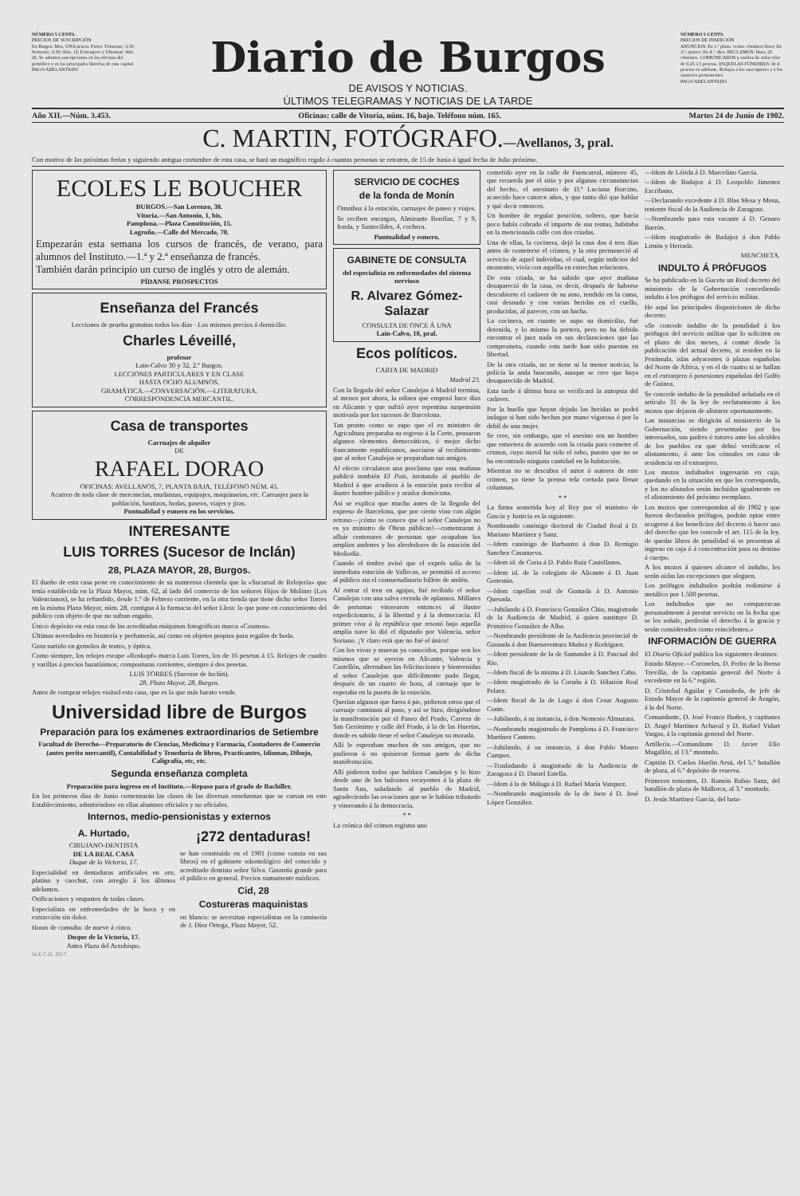NÚMERO 5 CENTS.
PRECIOS DE SUSCRIPCIÓN
En Burgos: Mes, UNA peseta. Fuera: Trimestre, 3,50; Semestre, 6,50; Año, 12; Extranjero y Ultramar: Año, 26. Se admiten suscripciones en las oficinas del periódico y en las principales librerías de esta capital.
PAGO ADELANTADO
Diario de Burgos
DE AVISOS Y NOTICIAS.
ÚLTIMOS TELEGRAMAS Y NOTICIAS DE LA TARDE
NÚMERO 5 CENTS.
PRECIOS DE INSERCIÓN
ANUNCIOS: En 1.ª plana, veinte céntimos línea; En 3.ª, quince; En 4.ª, diez. RECLAMOS: línea, 25 céntimos. COMUNICADOS y sueltos de redacción: de 0,25 á 5 pesetas. ESQUELAS FÚNEBRES: de 4 pesetas en adelante. Rebajas á los suscriptores y á los anuncios permanentes.
PAGO ADELANTADO
Año XII.—Núm. 3.453. Oficinas: calle de Vitoria, núm. 16, bajo. Teléfono núm. 165. Martes 24 de Junio de 1902.
C. MARTIN, FOTÓGRAFO.—Avellanos, 3, pral.
Con motivo de las próximas ferias y siguiendo antigua costumbre de esta casa, se hará un magnífico regalo á cuantas personas se retraten, de 15 de Junio á igual fecha de Julio próximo.
ECOLES LE BOUCHER
BURGOS.—San Lorenzo, 38.
Vitoria.—San Antonio, 1, bis.
Pamplona.—Plaza Constitución, 15.
Logroño.—Calle del Mercado, 70.
Empezarán esta semana los cursos de francés, de verano, para alumnos del Instituto.—1.ª y 2.ª enseñanza de francés.
También darán principio un curso de inglés y otro de alemán.
PÍDANSE PROSPECTOS
Enseñanza del Francés
Lecciones de prueba gratuitas todos los días · Los mismos precios á domicilio.
Charles Léveillé,
profesor
Lain-Calvo 30 y 32, 2.º Burgos.
LECCIONES PARTICULARES Y EN CLASE
HASTA OCHO ALUMNOS.
GRAMÁTICA.—CONVERSACIÓN.—LITERATURA.
CORRESPONDENCIA MERCANTIL.
Casa de transportes
Carruajes de alquiler
DE
RAFAEL DORAO
OFICINAS: AVELLANOS, 7, PLANTA BAJA, TELÉFONO NÚM. 45.
Acarreo de toda clase de mercancías, mudanzas, equipajes, maquinarias, etc. Carruajes para la población, bautizos, bodas, paseos, viajes y jiras.
Puntualidad y esmero en los servicios.
INTERESANTE
LUIS TORRES (Sucesor de Inclán)
28, PLAZA MAYOR, 28, Burgos.
El dueño de esta casa pone en conocimiento de su numerosa clientela que la «Sucursal de Relojería» que tenía establecida en la Plaza Mayor, núm. 62, al lado del comercio de los señores Hijos de Moliner (Los Valencianos), se ha refundido, desde 1.º de Febrero corriente, en la otra tienda que tiene dicho señor Torres en la misma Plaza Mayor, núm. 28, contigua á la farmacia del señor Llera: lo que pone en conocimiento del público con objeto de que no sufran engaño.
Único depósito en esta casa de las acreditadas máquinas fotográficas marca «Cosmos».
Últimas novedades en bisutería y perfumería, así como en objetos propios para regalos de boda.
Gran surtido en gemelos de teatro, y óptica.
Como siempre, los relojes escape «Roskopf» marca Luis Torres, los de 16 pesetas á 15. Relojes de cuadro y varillas á precios baratísimos; composturas corrientes, siempre á dos pesetas.
LUIS TORRES (Sucesor de Inclán).
28, Plaza Mayor, 28, Burgos.
Antes de comprar relojes visitad esta casa, que es la que más barato vende.
Universidad libre de Burgos
Preparación para los exámenes extraordinarios de Setiembre
Facultad de Derecho—Preparatorio de Ciencias, Medicina y Farmacia, Contadores de Comercio (antes perito mercantil), Contabilidad y Teneduría de libros, Practicantes, Idiomas, Dibujo, Caligrafía, etc, etc.
Segunda enseñanza completa
Preparación para ingreso en el Instituto.—Repaso para el grado de Bachiller.
En los primeros días de Junio comenzarán las clases de las diversas enseñanzas que se cursan en este Establecimiento, admitiéndose en ellas alumnos oficiales y no oficiales.
Internos, medio-pensionistas y externos
A. Hurtado,
CIRUJANO-DENTISTA
DE LA REAL CASA
Duque de la Victoria, 17.
Especialidad en dentaduras artificiales en oro, platino y caochut, con arreglo á los últimos adelantos.
Orificaciones y empastes de todas clases.
Especialista en enfermedades de la boca y en extracción sin dolor.
Horas de consulta: de nueve á cinco.
Duque de la Victoria, 17.
Antes Plaza del Arzobispo.
¡272 dentaduras!
se han construido en el 1901 (como consta en sus libros) en el gabinete odontológico del conocido y acreditado dentista señor Silva. Garantía grande para el público en general. Precios sumamente módicos.
Cid, 28
Costureras maquinistas
en blanco: se necesitan especialistas en la camisería de J. Díez Ortega, Plaza Mayor, 52.
SERVICIO DE COCHES
de la fonda de Monín
Omnibus á la estación, carruajes de paseo y viajes.
Se reciben encargos, Almirante Bonifaz, 7 y 9, fonda, y Santocildes, 4, cochera.
Puntualidad y esmero.
GABINETE DE CONSULTA
del especialista en enfermedades del sistema nervioso
R. Alvarez Gómez-Salazar
CONSULTA DE ONCE Á UNA
Lain-Calvo, 18, pral.
Ecos políticos.
CARTA DE MADRID
Madrid 23.
Con la llegada del señor Canalejas á Madrid termina, al menos por ahora, la odisea que empezó hace días en Alicante y que sufrió ayer repentina suspensión motivada por los sucesos de Barcelona.
Tan pronto como se supo que el ex ministro de Agricultura preparaba su regreso á la Corte, pensaron algunos elementos democráticos, ó mejor dicho francamente republicanos, asociarse al recibimiento que al señor Canalejas se preparaban sus amigos.
Al efecto circularon una proclama que esta mañana publicó también El País, invitando al pueblo de Madrid á que acudiera á la estación para recibir al ilustre hombre público y orador demócrata.
Así se explica que mucho antes de la llegada del expreso de Barcelona, que por cierto vino con algún retraso—¡cómo se conoce que el señor Canalejas no es ya ministro de Obras públicas!—comenzaran á afluir centenares de personas que ocupaban los amplios andenes y los alrededores de la estación del Mediodía.
Cuando el timbre avisó que el exprés salía de la inmediata estación de Vallecas, se permitió el acceso al público sin el consuetudinario billete de andén.
Al entrar el tren en agujas, fué recibido el señor Canalejas con una salva cerrada de aplausos. Millares de personas vitorearon entonces al ilustre expedicionario, á la libertad y á la democracia. El primer viva á la república que resonó bajo aquella amplia nave lo dió el diputado por Valencia, señor Soriano. ¡Y claro está que no fué el único!
Con los vivas y mueras ya conocidos, porque son los mismos que se oyeron en Alicante, Valencia y Castellón, alternaban las felicitaciones y bienvenidas al señor Canalejas que difícilmente pudo llegar, después de un cuarto de hora, al carruaje que le esperaba en la puerta de la estación.
Querían algunos que fuera á pie, pidieron otros que el carruaje caminara al paso, y así se hizo, dirigiéndose la manifestación por el Paseo del Prado, Carrera de San Gerónimo y calle del Prado, á la de las Huertas, donde es sabido tiene el señor Canalejas su morada.
Allí le esperaban muchos de sus amigos, que no pudieron ó no quisieron formar parte de dicha manifestación.
Allí pidieron todos que hablara Canalejas y lo hizo desde uno de los balcones recayentes á la plaza de Santa Ana, saludando al pueblo de Madrid, agradeciendo las ovaciones que se le habían tributado y vitoreando á la democracia.
* *
La crónica del crimen registra uno
cometido ayer en la calle de Fuencarral, número 45, que recuerda por el sitio y por algunas circunstancias del hecho, el asesinato de D.ª Luciana Borcino, acaecido hace catorce años, y que tanto dió que hablar y qué decir entonces.
Un hombre de regular posición, soltero, que hacía poco había cobrado el importe de sus rentas, habitaba en la mencionada calle con dos criadas.
Una de ellas, la cocinera, dejó la casa dos ó tres días antes de cometerse el crimen, y la otra permaneció al servicio de aquel individuo, el cual, según indicios del momento, vivía con aquélla en estrechas relaciones.
De esta criada, se ha sabido que ayer mañana desapareció de la casa, es decir, después de haberse descubierto el cadaver de su amo, tendido en la cama, casi desnudo y con varias heridas en el cuello, producidas, al parecer, con un hacha.
La cocinera, en cuanto se supo su domicilio, fué detenida, y lo mismo la portera, pero no ha debido encontrar el juez nada en sus declaraciones que las comprometa, cuando esta tarde han sido puestas en libertad.
De la otra criada, no se tiene ni la menor noticia; la policía la anda buscando, aunque se cree que haya desaparecido de Madrid.
Esta tarde á última hora se verificará la autopsia del cadaver.
Por la huella que hayan dejado las heridas se podrá indagar si han sido hechas por mano vigorosa ó por la debil de una mujer.
Se cree, sin embargo, que el asesino sea un hombre que estuviera de acuerdo con la criada para cometer el crimen, cuyo movil ha sido el robo, puesto que no se ha encontrado ninguna cantidad en la habitación.
Mientras no se descubra el autor ó autores de este crimen, ya tiene la prensa tela cortada para llenar columnas.
* *
La firma sometida hoy al Rey por el ministro de Gracia y Justicia es la siguiente:
Nombrando canónigo doctoral de Ciudad Real á D. Mariano Martínez y Sanz.
—Idem canónigo de Barbastro á don D. Remigio Sanchez Casanueva.
—Idem id. de Coria á D. Pablo Ruiz Castellanos.
—Idem id. de la colegiata de Alicante á D. Juan Genestán.
—Idem capellan real de Granada á D. Antonio Quesada.
—Jubilando á D. Francisco González Chio, magistrado de la Audiencia de Madrid, á quien sustituye D. Primitivo González de Alba.
—Nombrando presidente de la Audiencia provincial de Granada á don Buenaventura Muñoz y Rodríguez.
—Idem presidente de la de Santander á D. Pascual del Rio.
—Idem fiscal de la misma á D. Lisardo Sanchez Cabo.
—Idem magistrado de la Coruña á D. Hilarión Real Pelaez.
—Idem fiscal de la de Lugo á don Cesar Augusto Conte.
—Jubilando, á su instancia, á don Nemesio Almuzara.
—Nombrando magistrado de Pamplona á D. Francisco Martínez Cantero.
—Jubilando, á su instancia, á don Pablo Mauro Campos.
—Trasladando á magistrado de la Audiencia de Zaragoza á D. Daniel Estella.
—Idem á la de Málaga á D. Rafael María Vazquez.
—Nombrando magistrado de la de Jaen á D. José López González.
—Idem de Lérida á D. Marcelino García.
—Idem de Badajoz á D. Leopoldo Jimenez Escribano.
—Declarando excedente á D. Blas Mesa y Mena, teniente fiscal de la Audiencia de Zaragoza.
—Nombrando para esta vacante á D. Genaro Barrón.
—Idem magistrado de Badajoz á don Pablo Limón y Herrada.
MENCHETA.
INDULTO Á PRÓFUGOS
Se ha publicado en la Gaceta un Real decreto del ministerio de la Gobernación concediendo indulto á los prófugos del servicio militar.
He aquí las principales disposiciones de dicho decreto:
«Se concede indulto de la penalidad á los prófugos del servicio militar que lo soliciten en el plazo de dos meses, á contar desde la publicación del actual decreto, si residen en la Península, islas adyacentes ó plazas españolas del Norte de Africa, y en el de cuatro si se hallan en el extranjero ó posesiones españolas del Golfo de Guinea.
Se concede indulto de la penalidad señalada en el artículo 31 de la ley de reclutamiento á los mozos que dejaron de alistarse oportunamente.
Las instancias se dirigirán al ministerio de la Gobernación, siendo presentadas por los interesados, sus padres ó tutores ante los alcaldes de los pueblos en que debió verificarse el alistamiento, ó ante los cónsules en caso de residencia en el extranjero.
Los mozos indultados ingresarán en caja, quedando en la situación en que les corresponda, y los no alistados serán incluídos igualmente en el alistamiento del próximo reemplazo.
Los mozos que correspondan al de 1902 y que fueron declarados prófugos, podrán optar entre acogerse á los beneficios del decreto ó hacer uso del derecho que les concede el art. 115 de la ley, de quedar libres de penalidad si se presentan al ingreso en caja ó á concentración para su destino á cuerpo.
A los mozos á quienes alcance el indulto, les serán oídas las excepciones que aleguen.
Los prófugos indultados podrán redimirse á metálico por 1.500 pesetas.
Los indultados que no comparezcan personalmente á prestar servicio en la fecha que se les señale, perderán el derecho á la gracia y serán considerados como reincidentes.»
INFORMACIÓN DE GUERRA
El Diario Oficial publica los siguientes destinos:
Estado Mayor.—Coroneles, D. Pedro de la Brena Trevilla, de la capitanía general del Norte á excedente en la 6.ª región.
D. Cristobal Aguilar y Castañeda, de jefe de Estado Mayor de la capitanía general de Aragón, á la del Norte.
Comandante, D. José Franco Ibañez, y capitanes D. Angel Martinez Achaval y D. Rafael Vidart Vargas, á la capitanía general del Norte.
Artillería.—Comandante D. Javier Elío Magallón, al 13.º montado.
Capitán D. Carlos Huelin Arsú, del 5.º batallón de plaza, al 6.º depósito de reserva.
Primeros tenientes, D. Ramón Rubio Sanz, del batallón de plaza de Mallorca, al 3.º montado.
D. Jesús Martínez García, del bata-
M.E.C.D. 2017